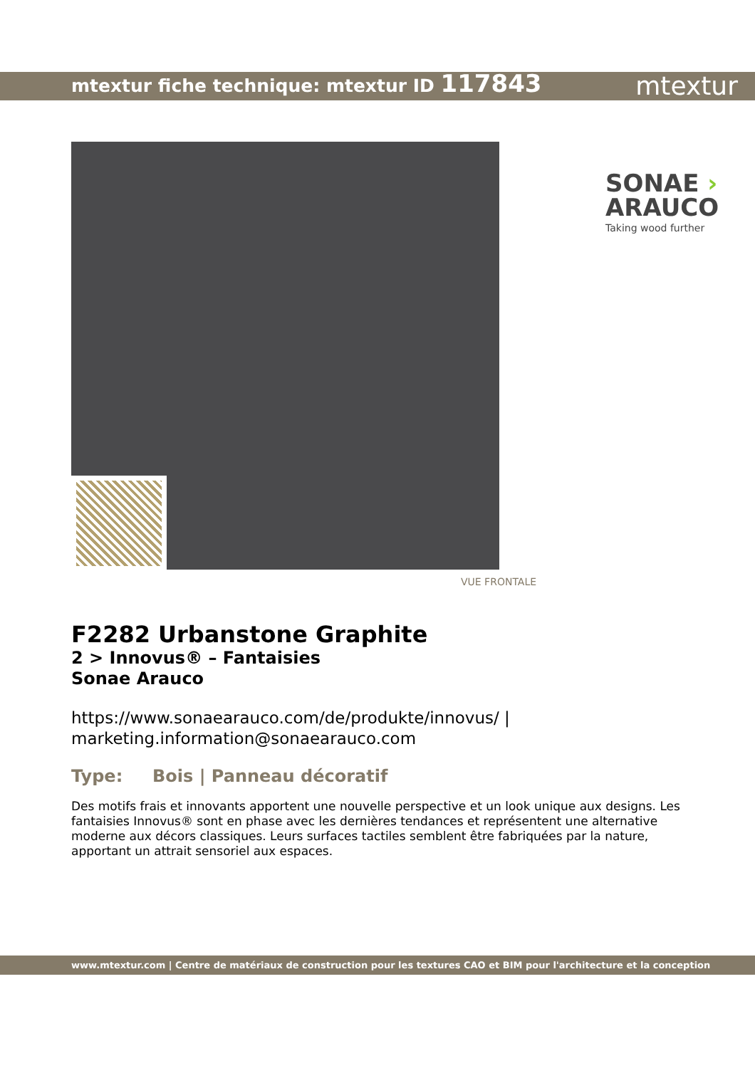mtextur fiche technique: mtextur ID 117843 mtextur
SONAE ›
ARAUCO
Taking wood further
VUE FRONTALE
F2282 Urbanstone Graphite
2 > Innovus® – Fantaisies
Sonae Arauco
https://www.sonaearauco.com/de/produkte/innovus/ |
marketing.information@sonaearauco.com
Type: Bois | Panneau décoratif
Des motifs frais et innovants apportent une nouvelle perspective et un look unique aux designs. Les fantaisies Innovus® sont en phase avec les dernières tendances et représentent une alternative moderne aux décors classiques. Leurs surfaces tactiles semblent être fabriquées par la nature, apportant un attrait sensoriel aux espaces.
www.mtextur.com | Centre de matériaux de construction pour les textures CAO et BIM pour l'architecture et la conception